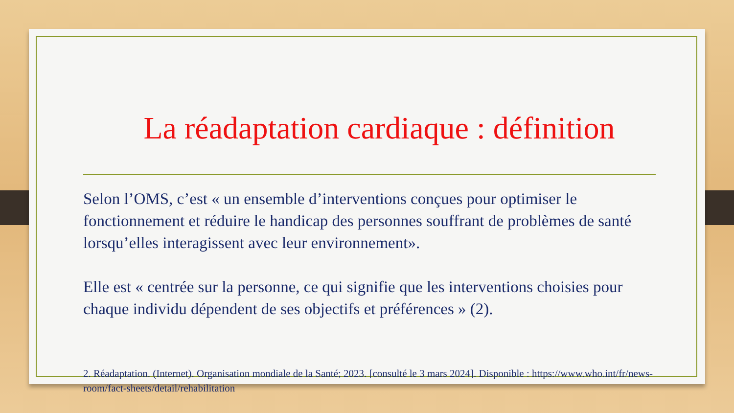La réadaptation cardiaque : définition
Selon l’OMS, c’est « un ensemble d’interventions conçues pour optimiser le fonctionnement et réduire le handicap des personnes souffrant de problèmes de santé lorsqu’elles interagissent avec leur environnement».
Elle est « centrée sur la personne, ce qui signifie que les interventions choisies pour chaque individu dépendent de ses objectifs et préférences » (2).
2. Réadaptation. (Internet). Organisation mondiale de la Santé; 2023. [consulté le 3 mars 2024]. Disponible : https://www.who.int/fr/news-room/fact-sheets/detail/rehabilitation